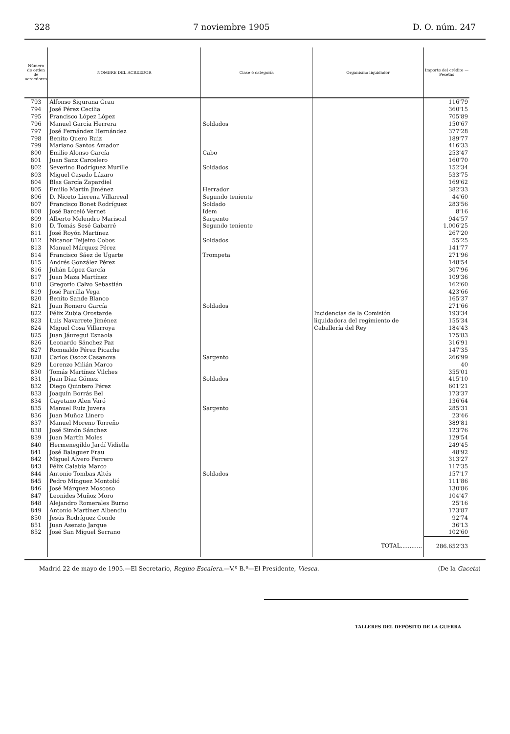328 7 noviembre 1905 D. O. núm. 247
| Número de orden de acreedores | NOMBRE DEL ACREEDOR | Clase ó categoría | Organismo liquidador | Importe del crédito — Pesetas |
| --- | --- | --- | --- | --- |
| 793 794 795 796 797 798 799 800 801 802 803 804 805 806 807 808 809 810 811 812 813 814 815 816 817 818 819 820 821 822 823 824 825 826 827 828 829 830 831 832 833 834 835 836 837 838 839 840 841 842 843 844 845 846 847 848 849 850 851 852 | Alfonso Sigurana Grau José Pérez Cecilia Francisco López López Manuel García Herrera José Fernández Hernández Benito Quero Ruiz Mariano Santos Amador Emilio Alonso García Juan Sanz Carcelero Severino Rodríguez Murille Miguel Casado Lázaro Blas García Zapardiel Emilio Martín Jiménez D. Niceto Lierena Villarreal Francisco Bonet Rodríguez José Barceló Vernet Alberto Melendro Mariscal D. Tomás Sesé Gabarré José Royón Martínez Nicanor Teijeiro Cobos Manuel Márquez Pérez Francisco Sáez de Ugarte Andrés González Pérez Julián López García Juan Maza Martínez Gregorio Calvo Sebastián José Parrilla Vega Benito Sande Blanco Juan Romero García Félix Zubia Orostarde Luis Navarrete Jiménez Miguel Cosa Villarroya Juan Jáuregui Esnaola Leonardo Sánchez Paz Romualdo Pérez Picache Carlos Oscoz Casanova Lorenzo Milián Marco Tomás Martínez Vilches Juan Díaz Gómez Diego Quintero Pérez Joaquín Borrás Bel Cayetano Alen Varó Manuel Ruiz Juvera Juan Muñoz Linero Manuel Moreno Torreño José Simón Sánchez Juan Martín Moles Hermenegildo Jardí Vidiella José Balaguer Frau Miguel Alvero Ferrero Félix Calabia Marco Antonio Tombas Altés Pedro Mínguez Montolió José Márquez Moscoso Leonides Muñoz Moro Alejandro Romerales Burno Antonio Martínez Albendiu Jesús Rodríguez Conde Juan Asensio Jarque José San Miguel Serrano | Soldados Cabo Soldados Herrador Segundo teniente Soldado Idem Sargento Segundo teniente Soldados Trompeta Soldados Sargento Soldados Sargento Soldados | Incidencias de la Comisión liquidadora del regimiento de Caballería del Rey | 116'79 360'15 705'89 150'67 377'28 189'77 416'33 253'47 160'70 152'34 533'75 169'62 382'33 44'60 283'56 8'16 944'57 1.006'25 267'20 55'25 141'77 271'96 148'54 307'96 109'36 162'60 423'66 165'37 271'66 193'34 155'34 184'43 175'83 316'91 147'35 266'99 40 355'01 415'10 601'21 173'37 136'64 285'31 23'46 389'81 123'76 129'54 249'45 48'92 313'27 117'35 157'17 111'86 130'86 104'47 25'16 173'87 92'74 36'13 102'60 |
| | | | TOTAL............ | 286.652'33 |
Madrid 22 de mayo de 1905.—El Secretario, Regino Escalera.—V.º B.º—El Presidente, Viesca. (De la Gaceta)
TALLERES DEL DEPÓSITO DE LA GUERRA